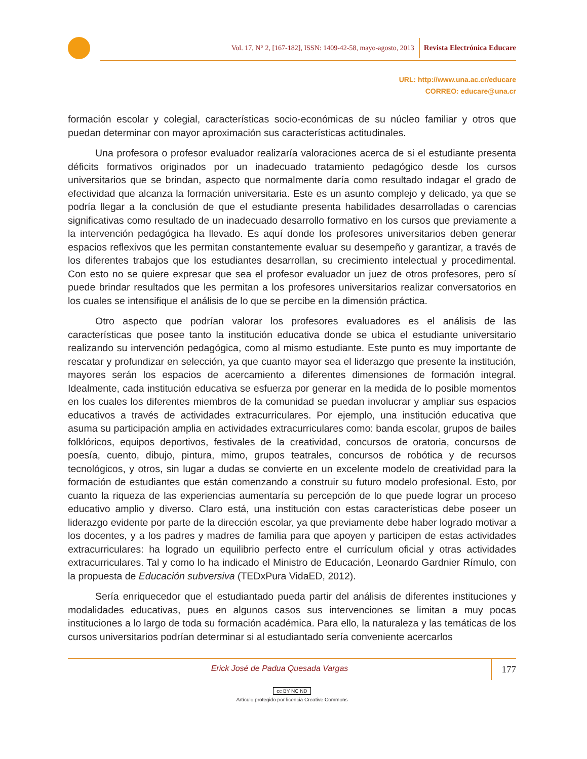Vol. 17, N° 2, [167-182], ISSN: 1409-42-58, mayo-agosto, 2013 Revista Electrónica Educare
URL: http://www.una.ac.cr/educare
CORREO: educare@una.cr
formación escolar y colegial, características socio-económicas de su núcleo familiar y otros que puedan determinar con mayor aproximación sus características actitudinales.
Una profesora o profesor evaluador realizaría valoraciones acerca de si el estudiante presenta déficits formativos originados por un inadecuado tratamiento pedagógico desde los cursos universitarios que se brindan, aspecto que normalmente daría como resultado indagar el grado de efectividad que alcanza la formación universitaria. Este es un asunto complejo y delicado, ya que se podría llegar a la conclusión de que el estudiante presenta habilidades desarrolladas o carencias significativas como resultado de un inadecuado desarrollo formativo en los cursos que previamente a la intervención pedagógica ha llevado. Es aquí donde los profesores universitarios deben generar espacios reflexivos que les permitan constantemente evaluar su desempeño y garantizar, a través de los diferentes trabajos que los estudiantes desarrollan, su crecimiento intelectual y procedimental. Con esto no se quiere expresar que sea el profesor evaluador un juez de otros profesores, pero sí puede brindar resultados que les permitan a los profesores universitarios realizar conversatorios en los cuales se intensifique el análisis de lo que se percibe en la dimensión práctica.
Otro aspecto que podrían valorar los profesores evaluadores es el análisis de las características que posee tanto la institución educativa donde se ubica el estudiante universitario realizando su intervención pedagógica, como al mismo estudiante. Este punto es muy importante de rescatar y profundizar en selección, ya que cuanto mayor sea el liderazgo que presente la institución, mayores serán los espacios de acercamiento a diferentes dimensiones de formación integral. Idealmente, cada institución educativa se esfuerza por generar en la medida de lo posible momentos en los cuales los diferentes miembros de la comunidad se puedan involucrar y ampliar sus espacios educativos a través de actividades extracurriculares. Por ejemplo, una institución educativa que asuma su participación amplia en actividades extracurriculares como: banda escolar, grupos de bailes folklóricos, equipos deportivos, festivales de la creatividad, concursos de oratoria, concursos de poesía, cuento, dibujo, pintura, mimo, grupos teatrales, concursos de robótica y de recursos tecnológicos, y otros, sin lugar a dudas se convierte en un excelente modelo de creatividad para la formación de estudiantes que están comenzando a construir su futuro modelo profesional. Esto, por cuanto la riqueza de las experiencias aumentaría su percepción de lo que puede lograr un proceso educativo amplio y diverso. Claro está, una institución con estas características debe poseer un liderazgo evidente por parte de la dirección escolar, ya que previamente debe haber logrado motivar a los docentes, y a los padres y madres de familia para que apoyen y participen de estas actividades extracurriculares: ha logrado un equilibrio perfecto entre el currículum oficial y otras actividades extracurriculares. Tal y como lo ha indicado el Ministro de Educación, Leonardo Gardnier Rímulo, con la propuesta de Educación subversiva (TEDxPura VidaED, 2012).
Sería enriquecedor que el estudiantado pueda partir del análisis de diferentes instituciones y modalidades educativas, pues en algunos casos sus intervenciones se limitan a muy pocas instituciones a lo largo de toda su formación académica. Para ello, la naturaleza y las temáticas de los cursos universitarios podrían determinar si al estudiantado sería conveniente acercarlos
Erick José de Padua Quesada Vargas
177
cc BY NC ND
Artículo protegido por licencia Creative Commons